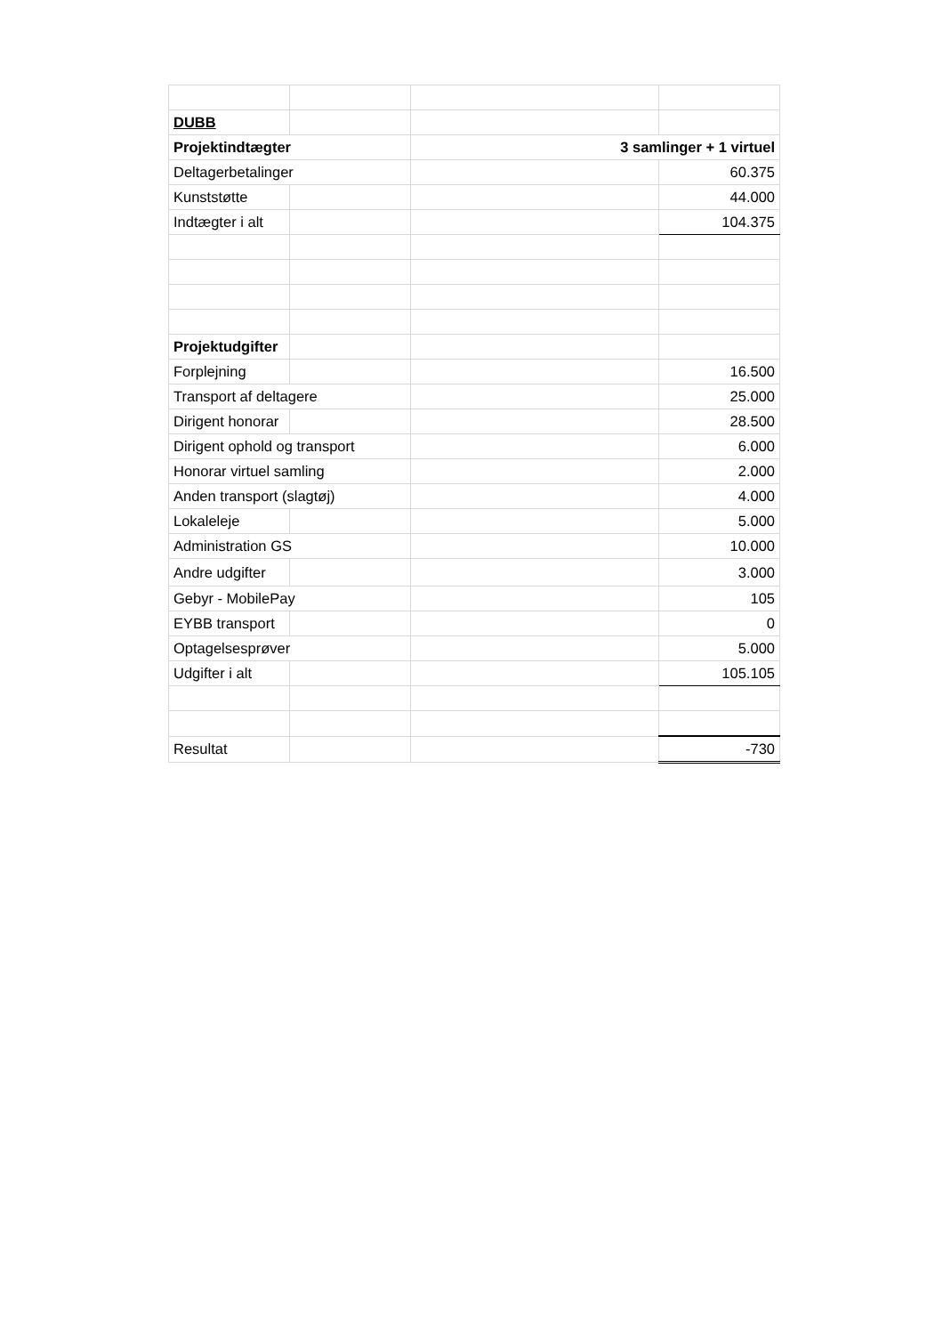| DUBB | | | |
| Projektindtægter | | 3 samlinger + 1 virtuel | |
| Deltagerbetalinger | | | 60.375 |
| Kunststøtte | | | 44.000 |
| Indtægter i alt | | | 104.375 |
| Projektudgifter | | | |
| Forplejning | | | 16.500 |
| Transport af deltagere | | | 25.000 |
| Dirigent honorar | | | 28.500 |
| Dirigent ophold og transport | | | 6.000 |
| Honorar virtuel samling | | | 2.000 |
| Anden transport (slagtøj) | | | 4.000 |
| Lokaleleje | | | 5.000 |
| Administration GS | | | 10.000 |
| Andre udgifter | | | 3.000 |
| Gebyr - MobilePay | | | 105 |
| EYBB transport | | | 0 |
| Optagelsesprøver | | | 5.000 |
| Udgifter i alt | | | 105.105 |
| Resultat | | | -730 |